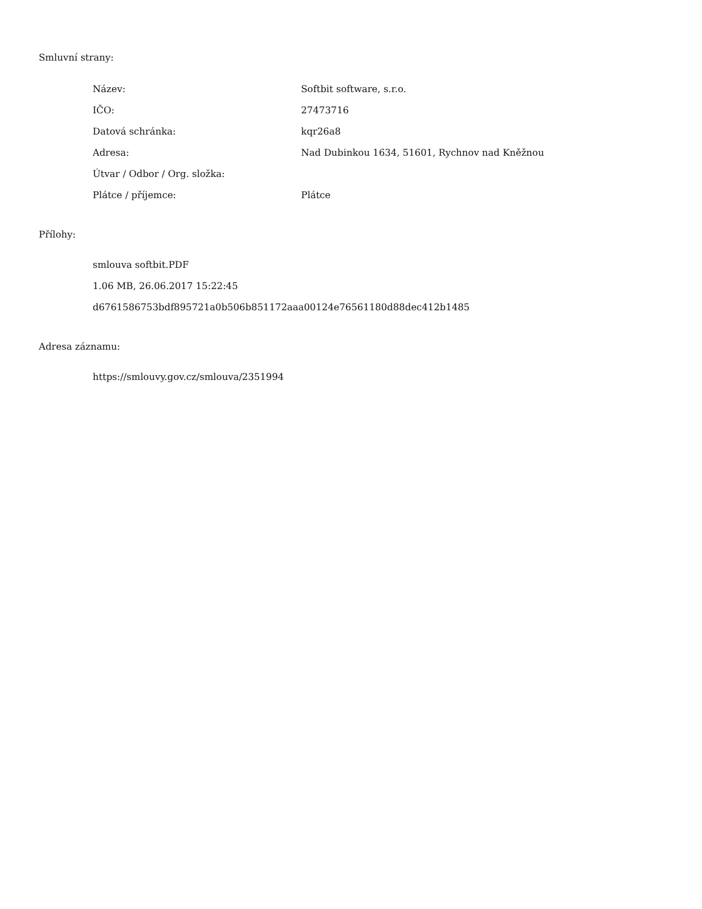Smluvní strany:
| Název: | Softbit software, s.r.o. |
| IČO: | 27473716 |
| Datová schránka: | kqr26a8 |
| Adresa: | Nad Dubinkou 1634, 51601, Rychnov nad Kněžnou |
| Útvar / Odbor / Org. složka: | |
| Plátce / příjemce: | Plátce |
Přílohy:
smlouva softbit.PDF
1.06 MB, 26.06.2017 15:22:45
d6761586753bdf895721a0b506b851172aaa00124e76561180d88dec412b1485
Adresa záznamu:
https://smlouvy.gov.cz/smlouva/2351994